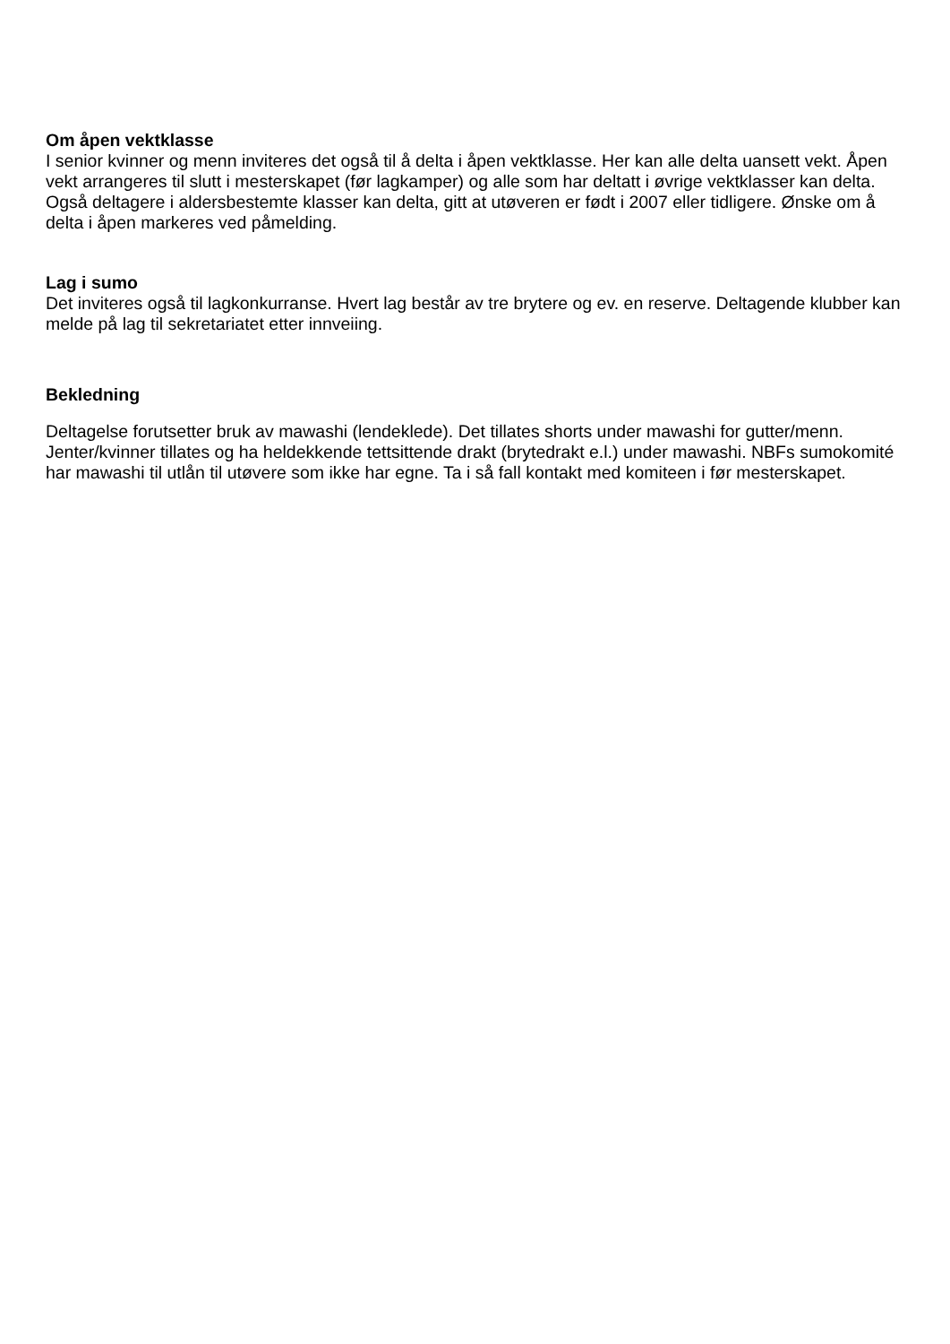Om åpen vektklasse
I senior kvinner og menn inviteres det også til å delta i åpen vektklasse. Her kan alle delta uansett vekt. Åpen vekt arrangeres til slutt i mesterskapet (før lagkamper) og alle som har deltatt i øvrige vektklasser kan delta. Også deltagere i aldersbestemte klasser kan delta, gitt at utøveren er født i 2007 eller tidligere. Ønske om å delta i åpen markeres ved påmelding.
Lag i sumo
Det inviteres også til lagkonkurranse. Hvert lag består av tre brytere og ev. en reserve. Deltagende klubber kan melde på lag til sekretariatet etter innveiing.
Bekledning
Deltagelse forutsetter bruk av mawashi (lendeklede). Det tillates shorts under mawashi for gutter/menn. Jenter/kvinner tillates og ha heldekkende tettsittende drakt (brytedrakt e.l.) under mawashi. NBFs sumokomité har mawashi til utlån til utøvere som ikke har egne. Ta i så fall kontakt med komiteen i før mesterskapet.